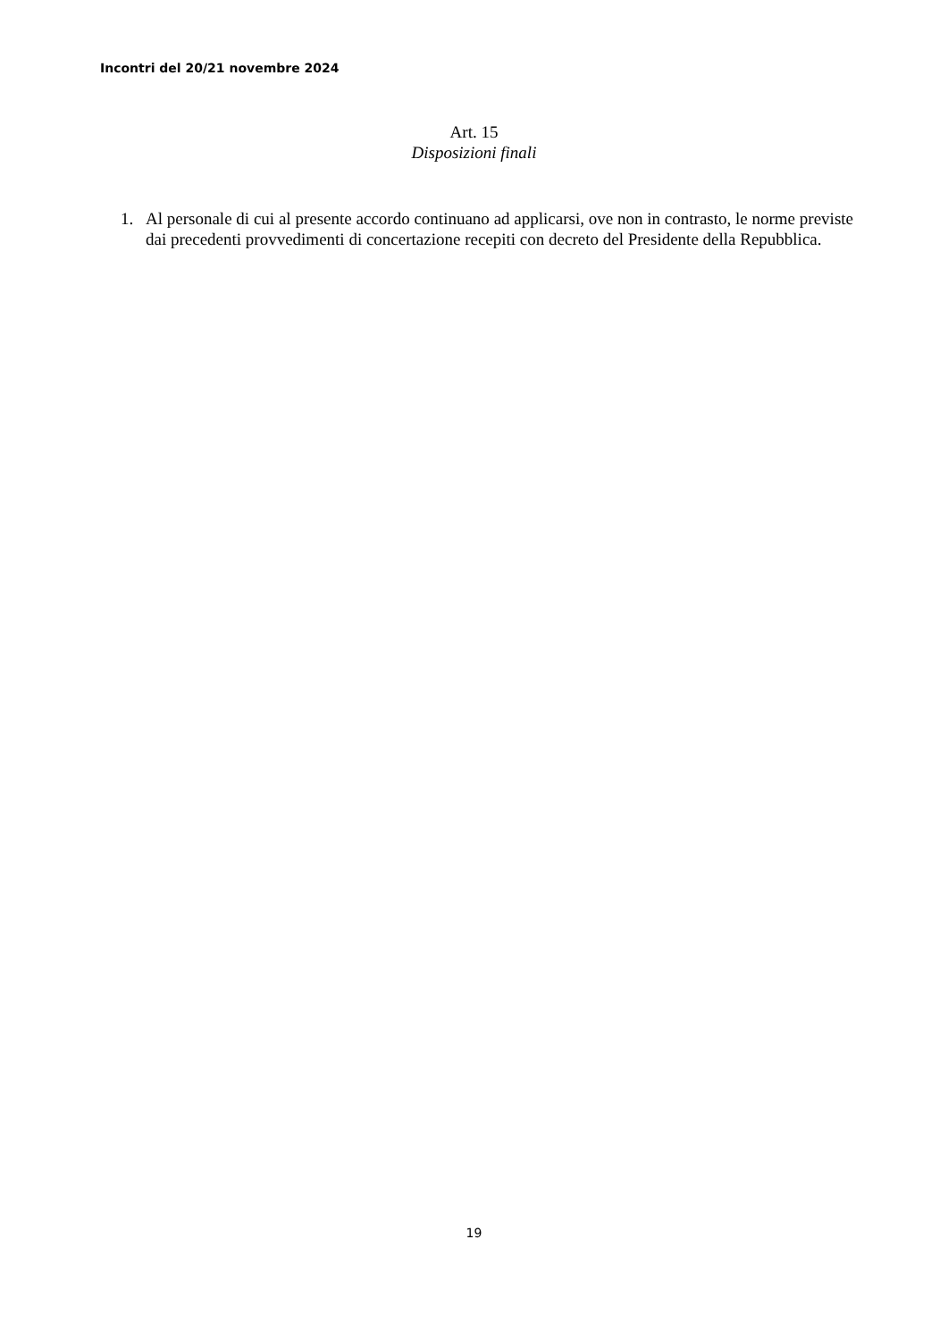Incontri del 20/21 novembre 2024
Art. 15
Disposizioni finali
1. Al personale di cui al presente accordo continuano ad applicarsi, ove non in contrasto, le norme previste dai precedenti provvedimenti di concertazione recepiti con decreto del Presidente della Repubblica.
19